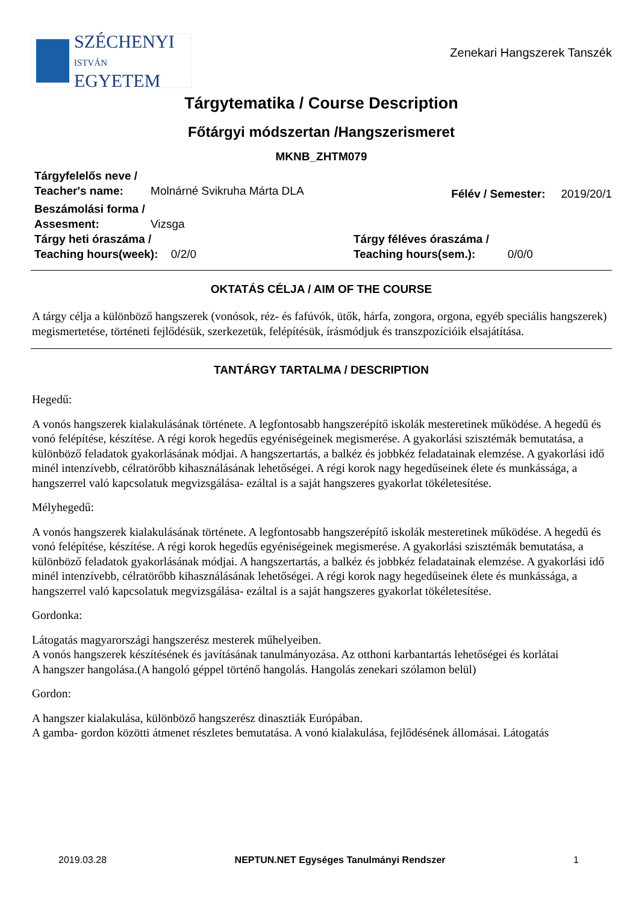SZÉCHENYI
ISTVÁN
EGYETEM
Zenekari Hangszerek Tanszék
Tárgytematika / Course Description
Főtárgyi módszertan /Hangszerismeret
MKNB_ZHTM079
Tárgyfelelős neve /
Teacher's name: Molnárné Svikruha Márta DLA
Félév / Semester: 2019/20/1
Beszámolási forma /
Assesment: Vizsga
Tárgy heti óraszáma /
Teaching hours(week): 0/2/0
Tárgy féléves óraszáma /
Teaching hours(sem.): 0/0/0
OKTATÁS CÉLJA / AIM OF THE COURSE
A tárgy célja a különböző hangszerek (vonósok, réz- és fafúvók, ütők, hárfa, zongora, orgona, egyéb speciális hangszerek) megismertetése, történeti fejlődésük, szerkezetük, felépítésük, írásmódjuk és transzpozícióik elsajátítása.
TANTÁRGY TARTALMA / DESCRIPTION
Hegedű:
A vonós hangszerek kialakulásának története. A legfontosabb hangszerépítő iskolák mesteretinek működése. A hegedű és vonó felépítése, készítése. A régi korok hegedűs egyéniségeinek megismerése. A gyakorlási szisztémák bemutatása, a különböző feladatok gyakorlásának módjai. A hangszertartás, a balkéz és jobbkéz feladatainak elemzése. A gyakorlási idő minél intenzívebb, célratörőbb kihasználásának lehetőségei. A régi korok nagy hegedűseinek élete és munkássága, a hangszerrel való kapcsolatuk megvizsgálása- ezáltal is a saját hangszeres gyakorlat tökéletesítése.
Mélyhegedű:
A vonós hangszerek kialakulásának története. A legfontosabb hangszerépítő iskolák mesteretinek működése. A hegedű és vonó felépítése, készítése. A régi korok hegedűs egyéniségeinek megismerése. A gyakorlási szisztémák bemutatása, a különböző feladatok gyakorlásának módjai. A hangszertartás, a balkéz és jobbkéz feladatainak elemzése. A gyakorlási idő minél intenzívebb, célratörőbb kihasználásának lehetőségei. A régi korok nagy hegedűseinek élete és munkássága, a hangszerrel való kapcsolatuk megvizsgálása- ezáltal is a saját hangszeres gyakorlat tökéletesítése.
Gordonka:
Látogatás magyarországi hangszerész mesterek műhelyeiben.
A vonós hangszerek készítésének és javításának tanulmányozása. Az otthoni karbantartás lehetőségei és korlátai
A hangszer hangolása.(A hangoló géppel történő hangolás. Hangolás zenekari szólamon belül)
Gordon:
A hangszer kialakulása, különböző hangszerész dinasztiák Európában.
A gamba- gordon közötti átmenet részletes bemutatása. A vonó kialakulása, fejlődésének állomásai. Látogatás
2019.03.28 NEPTUN.NET Egységes Tanulmányi Rendszer 1